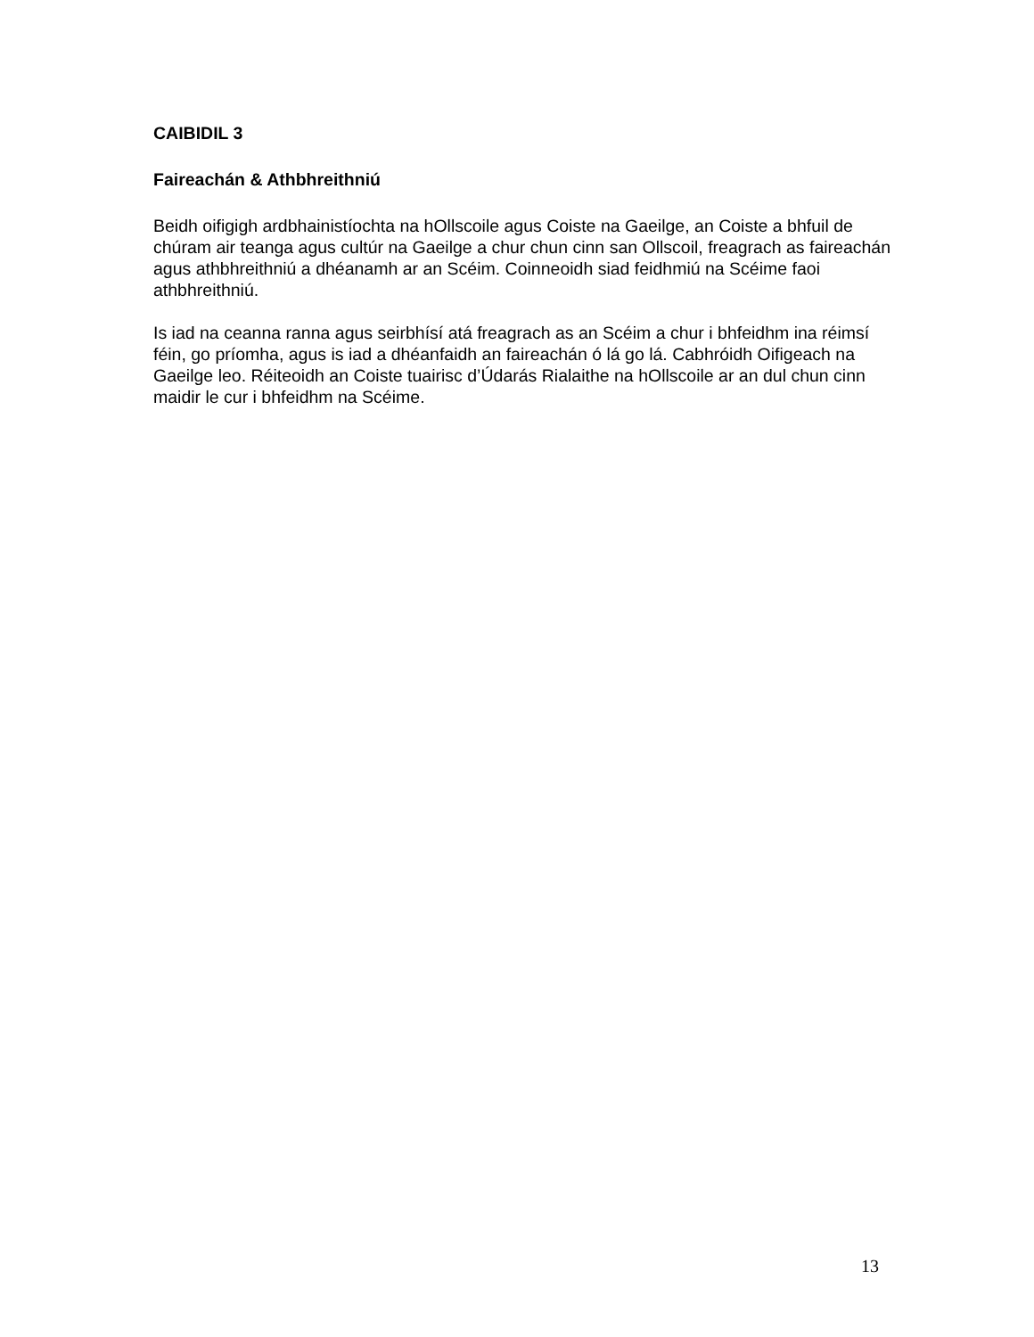CAIBIDIL 3
Faireachán & Athbhreithniú
Beidh oifigigh ardbhainistíochta na hOllscoile agus Coiste na Gaeilge, an Coiste a bhfuil de chúram air teanga agus cultúr na Gaeilge a chur chun cinn san Ollscoil, freagrach as faireachán agus athbhreithniú a dhéanamh ar an Scéim. Coinneoidh siad feidhmiú na Scéime faoi athbhreithniú.
Is iad na ceanna ranna agus seirbhísí atá freagrach as an Scéim a chur i bhfeidhm ina réimsí féin, go príomha, agus is iad a dhéanfaidh an faireachán ó lá go lá. Cabhróidh Oifigeach na Gaeilge leo. Réiteoidh an Coiste tuairisc d’Údarás Rialaithe na hOllscoile ar an dul chun cinn maidir le cur i bhfeidhm na Scéime.
13